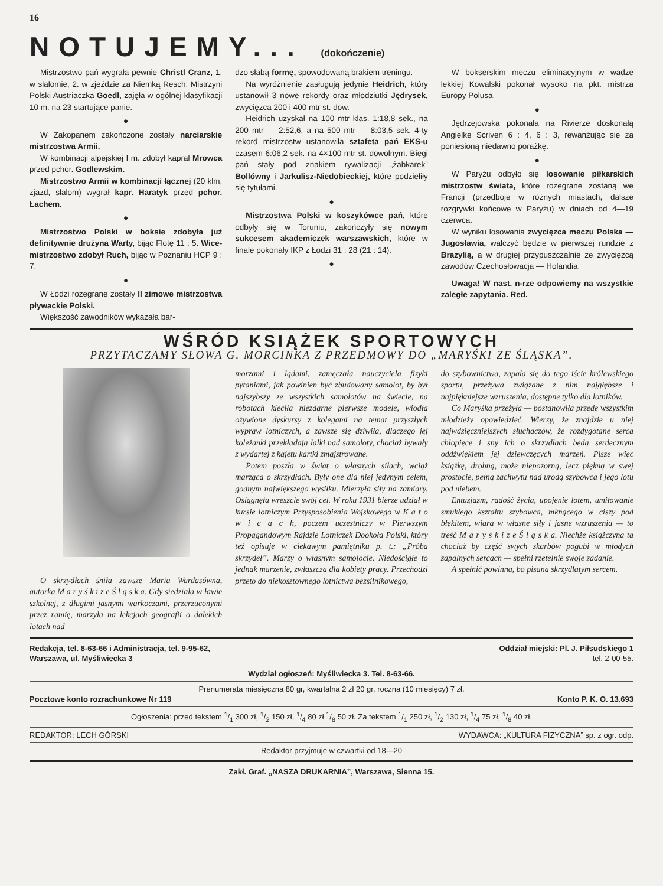16
NOTUJEMY... (dokończenie)
Mistrzostwo pań wygrała pewnie Christl Cranz, 1. w slalomie, 2. w zjeździe za Niemką Resch. Mistrzyni Polski Austriaczka Goedl, zajęła w ogólnej klasyfikacji 10 m. na 23 startujące panie.
●
W Zakopanem zakończone zostały narciarskie mistrzostwa Armii.
W kombinacji alpejskiej I m. zdobył kapral Mrowca przed pchor. Godlewskim.
Mistrzostwo Armii w kombinacji łącznej (20 klm, zjazd, slalom) wygrał kapr. Haratyk przed pchor. Łachem.
●
Mistrzostwo Polski w boksie zdobyła już definitywnie drużyna Warty, bijąc Flotę 11 : 5. Wice-mistrzostwo zdobył Ruch, bijąc w Poznaniu HCP 9 : 7.
●
W Łodzi rozegrane zostały II zimowe mistrzostwa pływackie Polski.
Większość zawodników wykazała bar-
dzo słabą formę, spowodowaną brakiem treningu.
Na wyróżnienie zasługują jedynie Heidrich, który ustanowił 3 nowe rekordy oraz młodziutki Jędrysek, zwycięzca 200 i 400 mtr st. dow.
Heidrich uzyskał na 100 mtr klas. 1:18,8 sek., na 200 mtr — 2:52,6, a na 500 mtr — 8:03,5 sek. 4-ty rekord mistrzostw ustanowiła sztafeta pań EKS-u czasem 6:06,2 sek. na 4×100 mtr st. dowolnym. Biegi pań stały pod znakiem rywalizacji „żabkarek” Bollówny i Jarkulisz-Niedobieckiej, które podzieliły się tytułami.
●
Mistrzostwa Polski w koszykówce pań, które odbyły się w Toruniu, zakończyły się nowym sukcesem akademiczek warszawskich, które w finale pokonały IKP z Łodzi 31 : 28 (21 : 14).
●
W bokserskim meczu eliminacyjnym w wadze lekkiej Kowalski pokonał wysoko na pkt. mistrza Europy Polusa.
●
Jędrzejowska pokonała na Rivierze doskonałą Angielkę Scriven 6 : 4, 6 : 3, rewanżując się za poniesioną niedawno porażkę.
●
W Paryżu odbyło się losowanie piłkarskich mistrzostw świata, które rozegrane zostaną we Francji (przedboje w różnych miastach, dalsze rozgrywki końcowe w Paryżu) w dniach od 4—19 czerwca.
W wyniku losowania zwycięzca meczu Polska — Jugosławia, walczyć będzie w pierwszej rundzie z Brazylią, a w drugiej przypuszczalnie ze zwycięzcą zawodów Czechosłowacja — Holandia.
Uwaga! W nast. n-rze odpowiemy na wszystkie zaległe zapytania. Red.
WŚRÓD KSIĄŻEK SPORTOWYCH
PRZYTACZAMY SŁOWA G. MORCINKA Z PRZEDMOWY DO „MARYŚKI ZE ŚLĄSKA”.
O skrzydłach śniła zawsze Maria Wardasówna, autorka M a r y ś k i z e Ś l ą s k a. Gdy siedziała w ławie szkolnej, z długimi jasnymi warkoczami, przerzuconymi przez ramię, marzyła na lekcjach geografii o dalekich lotach nad
morzami i lądami, zamęczała nauczyciela fizyki pytaniami, jak powinien być zbudowany samolot, by był najszybszy ze wszystkich samolotów na świecie, na robotach kleciła niezdarne pierwsze modele, wiodła ożywione dyskursy z kolegami na temat przyszłych wypraw lotniczych, a zawsze się dziwiła, dlaczego jej koleżanki przekładają lalki nad samoloty, chociaż bywały z wydartej z kajetu kartki zmajstrowane.
Potem poszła w świat o własnych siłach, wciąż marząca o skrzydłach. Były one dla niej jedynym celem, godnym największego wysiłku. Mierzyła siły na zamiary. Osiągnęła wreszcie swój cel. W roku 1931 bierze udział w kursie lotniczym Przysposobienia Wojskowego w K a t o w i c a c h, poczem uczestniczy w Pierwszym Propagandowym Rajdzie Lotniczek Dookoła Polski, który też opisuje w ciekawym pamiętniku p. t.: „Próba skrzydeł”. Marzy o własnym samolocie. Niedościgłe to jednak marzenie, zwłaszcza dla kobiety pracy. Przechodzi przeto do niekosztownego lotnictwa bezsilnikowego,
do szybownictwa, zapala się do tego iście królewskiego sportu, przeżywa związane z nim najgłębsze i najpiękniejsze wzruszenia, dostępne tylko dla lotników.
Co Maryśka przeżyła — postanowiła przede wszystkim młodzieży opowiedzieć. Wierzy, że znajdzie u niej najwdzięczniejszych słuchaczów, że rozdygotane serca chłopięce i sny ich o skrzydłach będą serdecznym oddźwiękiem jej dziewczęcych marzeń. Pisze więc książkę, drobną, może niepozorną, lecz piękną w swej prostocie, pełną zachwytu nad urodą szybowca i jego lotu pod niebem.
Entuzjazm, radość życia, upojenie lotem, umiłowanie smukłego kształtu szybowca, mknącego w ciszy pod błękitem, wiara w własne siły i jasne wzruszenia — to treść M a r y ś k i z e Ś l ą s k a. Niechże książczyna ta chociaż by część swych skarbów pogubi w młodych zapalnych sercach — spełni rzetelnie swoje zadanie.
A spełnić powinna, bo pisana skrzydlatym sercem.
Redakcja, tel. 8-63-66 i Administracja, tel. 9-95-62,
Warszawa, ul. Myśliwiecka 3 Oddział miejski: Pl. J. Piłsudskiego 1
tel. 2-00-55.
Wydział ogłoszeń: Myśliwiecka 3. Tel. 8-63-66.
Prenumerata miesięczna 80 gr, kwartalna 2 zł 20 gr, roczna (10 miesięcy) 7 zł.
Pocztowe konto rozrachunkowe Nr 119 Konto P. K. O. 13.693
Ogłoszenia: przed tekstem 1/1 300 zł, 1/2 150 zł, 1/4 80 zł 1/8 50 zł. Za tekstem 1/1 250 zł, 1/2 130 zł, 1/4 75 zł, 1/8 40 zł.
REDAKTOR: LECH GÓRSKI WYDAWCA: „KULTURA FIZYCZNA” sp. z ogr. odp.
Redaktor przyjmuje w czwartki od 18—20
Zakł. Graf. „NASZA DRUKARNIA”, Warszawa, Sienna 15.